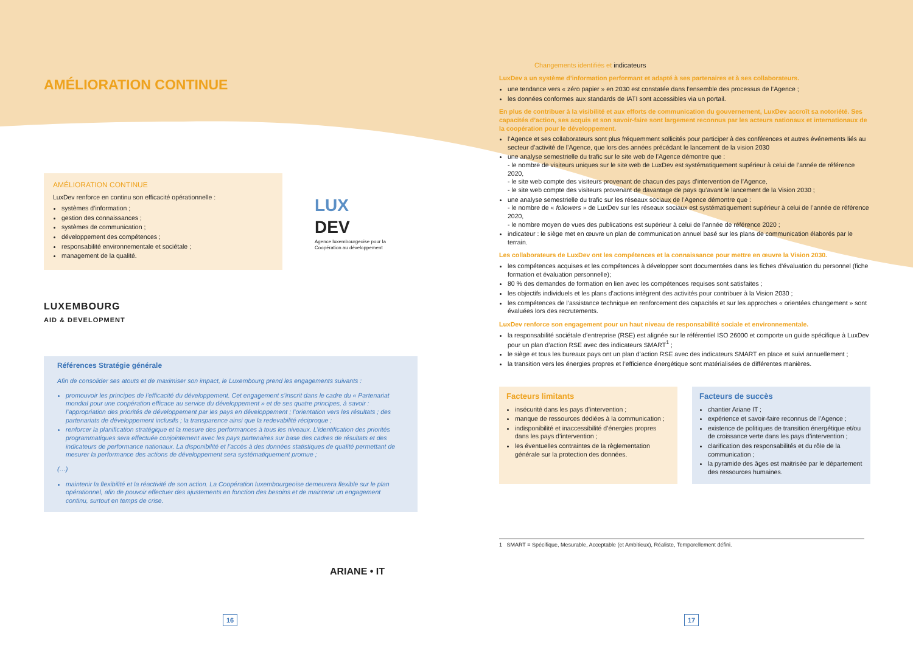AMÉLIORATION CONTINUE
AMÉLIORATION CONTINUE
LuxDev renforce en continu son efficacité opérationnelle :
systèmes d’information ;
gestion des connaissances ;
systèmes de communication ;
développement des compétences ;
responsabilité environnementale et sociétale ;
management de la qualité.
LUX
DEV
Agence luxembourgeoise pour la Coopération au développement
LUXEMBOURG
AID & DEVELOPMENT
Références Stratégie générale
Afin de consolider ses atouts et de maximiser son impact, le Luxembourg prend les engagements suivants :
promouvoir les principes de l’efficacité du développement. Cet engagement s’inscrit dans le cadre du « Partenariat mondial pour une coopération efficace au service du développement » et de ses quatre principes, à savoir : l’appropriation des priorités de développement par les pays en développement ; l’orientation vers les résultats ; des partenariats de développement inclusifs ; la transparence ainsi que la redevabilité réciproque ;
renforcer la planification stratégique et la mesure des performances à tous les niveaux. L’identification des priorités programmatiques sera effectuée conjointement avec les pays partenaires sur base des cadres de résultats et des indicateurs de performance nationaux. La disponibilité et l’accès à des données statistiques de qualité permettant de mesurer la performance des actions de développement sera systématiquement promue ;
(…)
maintenir la flexibilité et la réactivité de son action. La Coopération luxembourgeoise demeurera flexible sur le plan opérationnel, afin de pouvoir effectuer des ajustements en fonction des besoins et de maintenir un engagement continu, surtout en temps de crise.
ARIANE • IT
Changements identifiés et indicateurs
LuxDev a un système d’information performant et adapté à ses partenaires et à ses collaborateurs.
une tendance vers « zéro papier » en 2030 est constatée dans l’ensemble des processus de l’Agence ;
les données conformes aux standards de IATI sont accessibles via un portail.
En plus de contribuer à la visibilité et aux efforts de communication du gouvernement, LuxDev accroît sa notoriété. Ses capacités d’action, ses acquis et son savoir-faire sont largement reconnus par les acteurs nationaux et internationaux de la coopération pour le développement.
l’Agence et ses collaborateurs sont plus fréquemment sollicités pour participer à des conférences et autres événements liés au secteur d’activité de l’Agence, que lors des années précédant le lancement de la vision 2030
une analyse semestrielle du trafic sur le site web de l’Agence démontre que :
- le nombre de visiteurs uniques sur le site web de LuxDev est systématiquement supérieur à celui de l’année de référence 2020,
- le site web compte des visiteurs provenant de chacun des pays d’intervention de l’Agence,
- le site web compte des visiteurs provenant de davantage de pays qu’avant le lancement de la Vision 2030 ;
une analyse semestrielle du trafic sur les réseaux sociaux de l’Agence démontre que :
- le nombre de « followers » de LuxDev sur les réseaux sociaux est systématiquement supérieur à celui de l’année de référence 2020,
- le nombre moyen de vues des publications est supérieur à celui de l’année de référence 2020 ;
indicateur : le siège met en œuvre un plan de communication annuel basé sur les plans de communication élaborés par le terrain.
Les collaborateurs de LuxDev ont les compétences et la connaissance pour mettre en œuvre la Vision 2030.
les compétences acquises et les compétences à développer sont documentées dans les fiches d’évaluation du personnel (fiche formation et évaluation personnelle);
80 % des demandes de formation en lien avec les compétences requises sont satisfaites ;
les objectifs individuels et les plans d’actions intègrent des activités pour contribuer à la Vision 2030 ;
les compétences de l’assistance technique en renforcement des capacités et sur les approches « orientées changement » sont évaluées lors des recrutements.
LuxDev renforce son engagement pour un haut niveau de responsabilité sociale et environnementale.
la responsabilité sociétale d’entreprise (RSE) est alignée sur le référentiel ISO 26000 et comporte un guide spécifique à LuxDev pour un plan d’action RSE avec des indicateurs SMART<sup>1</sup> ;
le siège et tous les bureaux pays ont un plan d’action RSE avec des indicateurs SMART en place et suivi annuellement ;
la transition vers les énergies propres et l’efficience énergétique sont matérialisées de différentes manières.
Facteurs limitants
insécurité dans les pays d’intervention ;
manque de ressources dédiées à la communication ;
indisponibilité et inaccessibilité d’énergies propres dans les pays d’intervention ;
les éventuelles contraintes de la règlementation générale sur la protection des données.
Facteurs de succès
chantier Ariane IT ;
expérience et savoir-faire reconnus de l’Agence ;
existence de politiques de transition énergétique et/ou de croissance verte dans les pays d’intervention ;
clarification des responsabilités et du rôle de la communication ;
la pyramide des âges est maitrisée par le département des ressources humaines.
1 SMART = Spécifique, Mesurable, Acceptable (et Ambitieux), Réaliste, Temporellement défini.
16 17